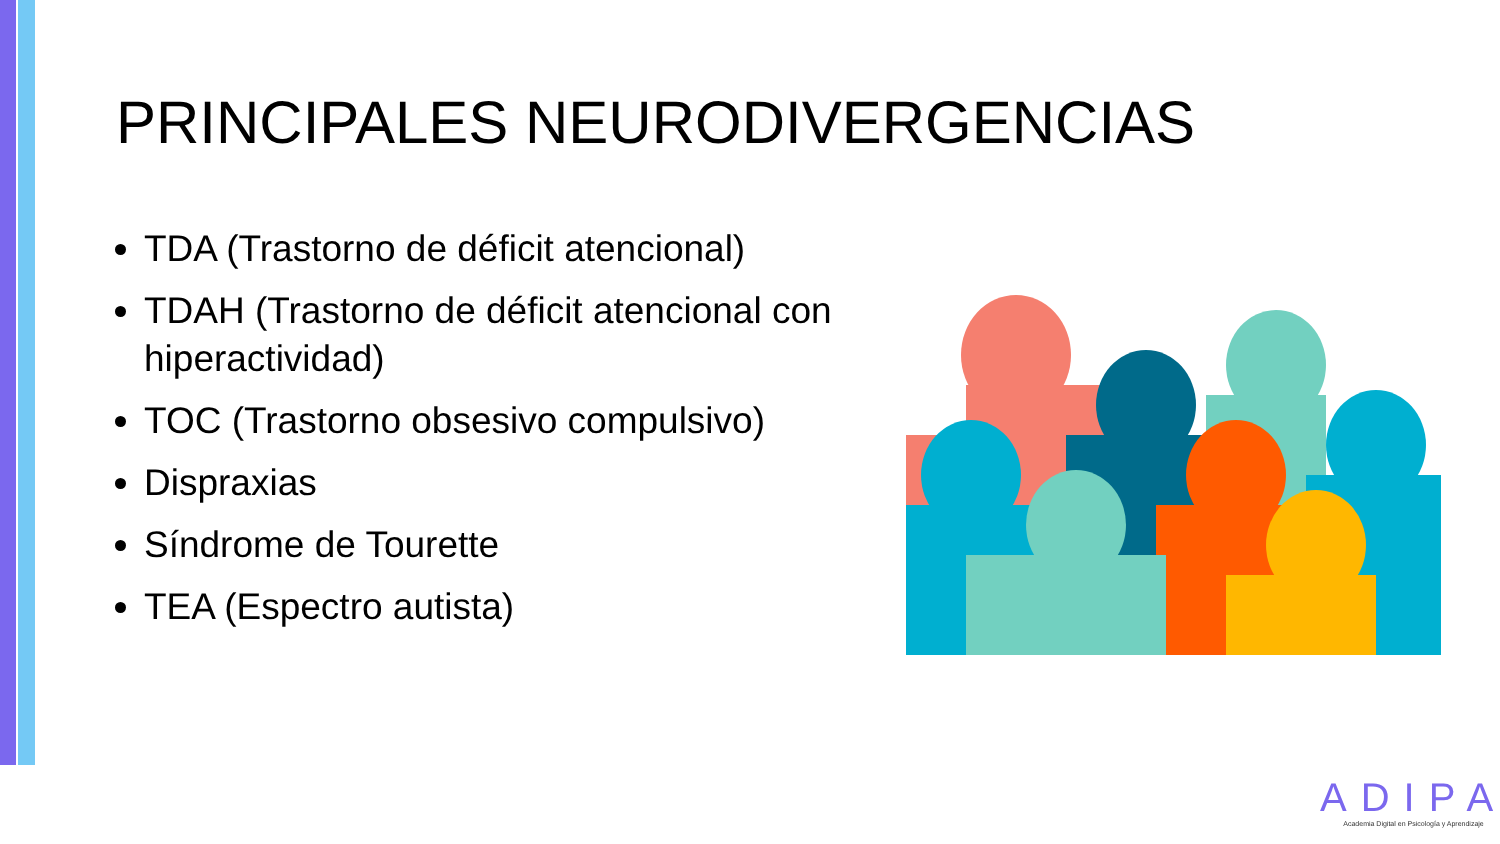PRINCIPALES NEURODIVERGENCIAS
TDA (Trastorno de déficit atencional)
TDAH (Trastorno de déficit atencional con hiperactividad)
TOC (Trastorno obsesivo compulsivo)
Dispraxias
Síndrome de Tourette
TEA (Espectro autista)
ADIPA
Academia Digital en Psicología y Aprendizaje